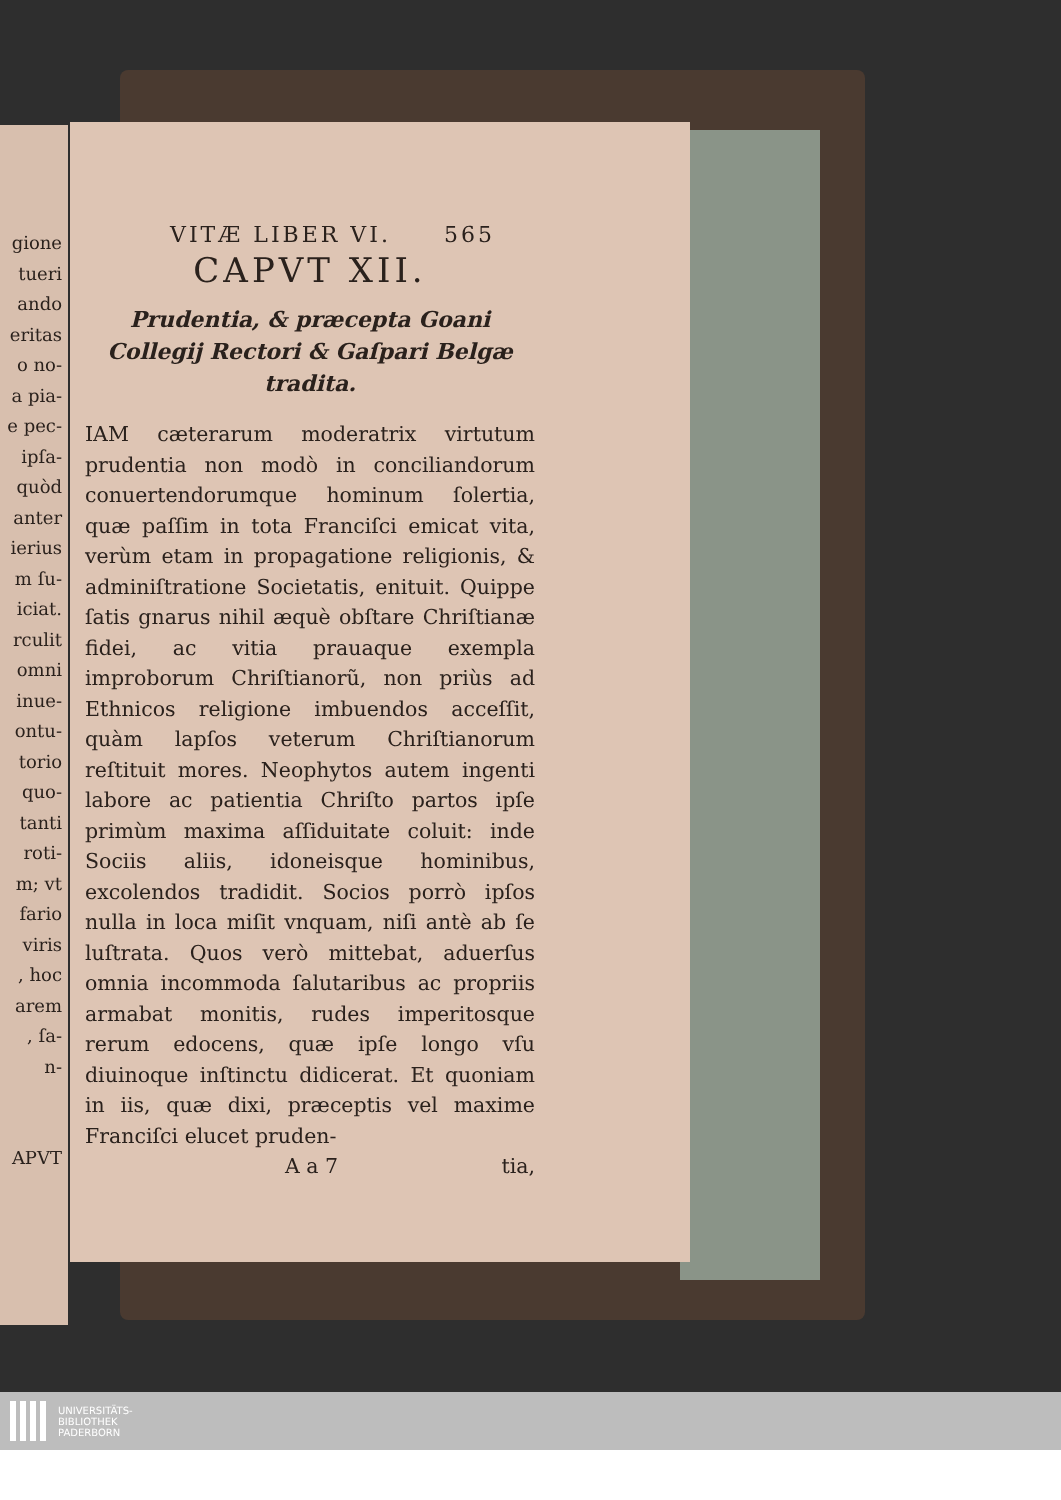gione
tueri
ando
eritas
o no-
a pia-
e pec-
ipſa-
quòd
anter
ierius
m ſu-
iciat.
rculit
omni
inue-
ontu-
torio
quo-
tanti
roti-
m; vt
fario
viris
, hoc
arem
, ſa-
n-
APVT
VITÆ LIBER VI. 565
CAPVT XII.
Prudentia, & præcepta Goani Collegij Rectori & Gaſpari Belgæ tradita.
IAM cæterarum moderatrix virtutum prudentia non modò in conciliandorum conuertendorumque hominum ſolertia, quæ paſſim in tota Franciſci emicat vita, verùm etam in propagatione religionis, & adminiſtratione Societatis, enituit. Quippe ſatis gnarus nihil æquè obſtare Chriſtianæ fidei, ac vitia prauaque exempla improborum Chriſtianorũ, non priùs ad Ethnicos religione imbuendos acceſſit, quàm lapſos veterum Chriſtianorum reſtituit mores. Neophytos autem ingenti labore ac patientia Chriſto partos ipſe primùm maxima aſſiduitate coluit: inde Sociis aliis, idoneisque hominibus, excolendos tradidit. Socios porrò ipſos nulla in loca miſit vnquam, niſi antè ab ſe luſtrata. Quos verò mittebat, aduerſus omnia incommoda ſalutaribus ac propriis armabat monitis, rudes imperitosque rerum edocens, quæ ipſe longo vſu diuinoque inſtinctu didicerat. Et quoniam in iis, quæ dixi, præceptis vel maxime Franciſci elucet pruden-
A a 7 tia,
UNIVERSITÄTS-
BIBLIOTHEK
PADERBORN